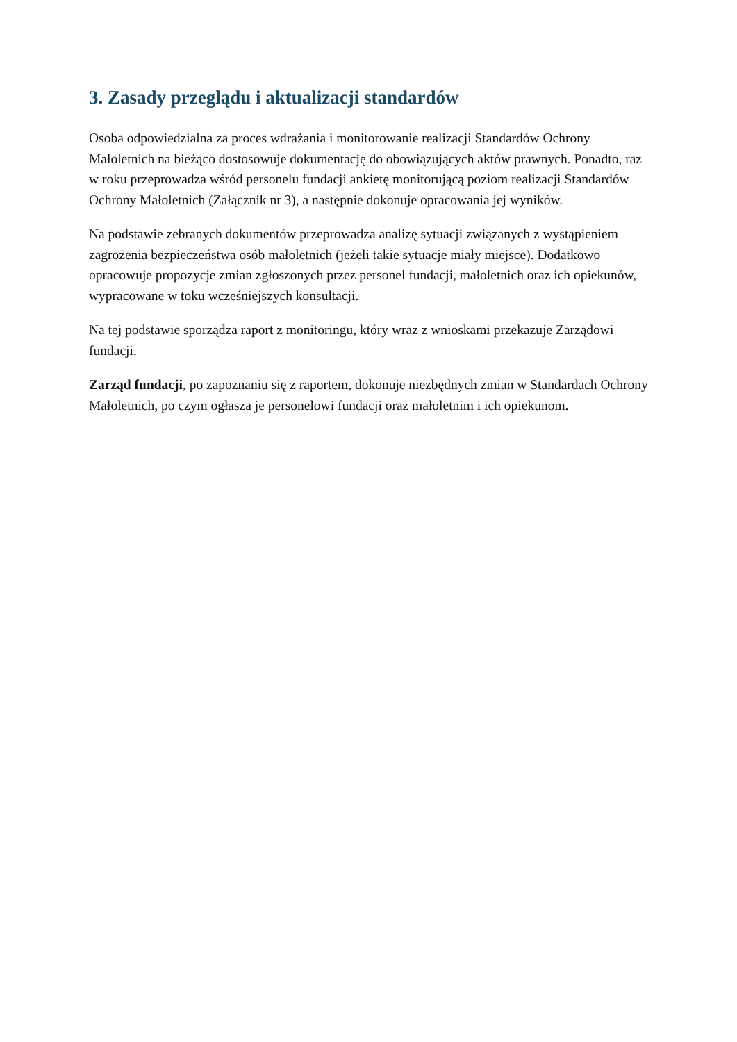3. Zasady przeglądu i aktualizacji standardów
Osoba odpowiedzialna za proces wdrażania i monitorowanie realizacji Standardów Ochrony Małoletnich na bieżąco dostosowuje dokumentację do obowiązujących aktów prawnych. Ponadto, raz w roku przeprowadza wśród personelu fundacji ankietę monitorującą poziom realizacji Standardów Ochrony Małoletnich (Załącznik nr 3), a następnie dokonuje opracowania jej wyników.
Na podstawie zebranych dokumentów przeprowadza analizę sytuacji związanych z wystąpieniem zagrożenia bezpieczeństwa osób małoletnich (jeżeli takie sytuacje miały miejsce). Dodatkowo opracowuje propozycje zmian zgłoszonych przez personel fundacji, małoletnich oraz ich opiekunów, wypracowane w toku wcześniejszych konsultacji.
Na tej podstawie sporządza raport z monitoringu, który wraz z wnioskami przekazuje Zarządowi fundacji.
Zarząd fundacji, po zapoznaniu się z raportem, dokonuje niezbędnych zmian w Standardach Ochrony Małoletnich, po czym ogłasza je personelowi fundacji oraz małoletnim i ich opiekunom.